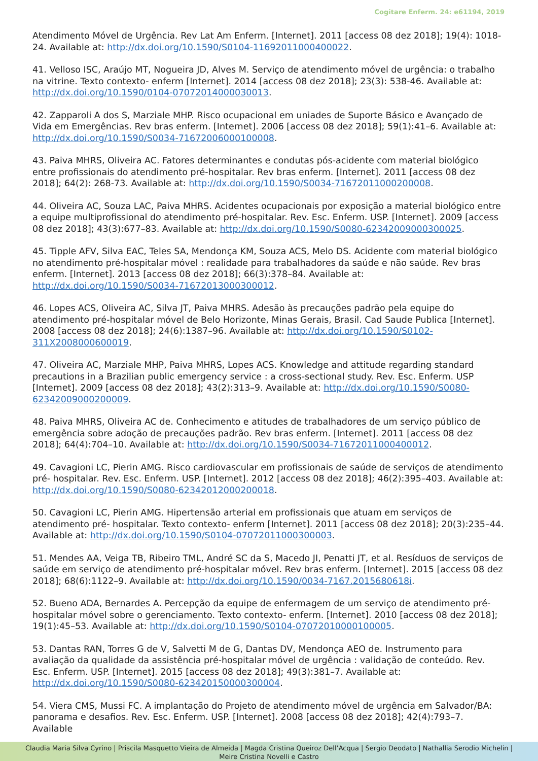Cogitare Enferm. 24: e61194, 2019
Atendimento Móvel de Urgência. Rev Lat Am Enferm. [Internet]. 2011 [access 08 dez 2018]; 19(4): 1018-24. Available at: http://dx.doi.org/10.1590/S0104-11692011000400022.
41. Velloso ISC, Araújo MT, Nogueira JD, Alves M. Serviço de atendimento móvel de urgência: o trabalho na vitrine. Texto contexto- enferm [Internet]. 2014 [access 08 dez 2018]; 23(3): 538-46. Available at: http://dx.doi.org/10.1590/0104-07072014000030013.
42. Zapparoli A dos S, Marziale MHP. Risco ocupacional em uniades de Suporte Básico e Avançado de Vida em Emergências. Rev bras enferm. [Internet]. 2006 [access 08 dez 2018]; 59(1):41–6. Available at: http://dx.doi.org/10.1590/S0034-71672006000100008.
43. Paiva MHRS, Oliveira AC. Fatores determinantes e condutas pós-acidente com material biológico entre profissionais do atendimento pré-hospitalar. Rev bras enferm. [Internet]. 2011 [access 08 dez 2018]; 64(2): 268-73. Available at: http://dx.doi.org/10.1590/S0034-71672011000200008.
44. Oliveira AC, Souza LAC, Paiva MHRS. Acidentes ocupacionais por exposição a material biológico entre a equipe multiprofissional do atendimento pré-hospitalar. Rev. Esc. Enferm. USP. [Internet]. 2009 [access 08 dez 2018]; 43(3):677–83. Available at: http://dx.doi.org/10.1590/S0080-62342009000300025.
45. Tipple AFV, Silva EAC, Teles SA, Mendonça KM, Souza ACS, Melo DS. Acidente com material biológico no atendimento pré-hospitalar móvel : realidade para trabalhadores da saúde e não saúde. Rev bras enferm. [Internet]. 2013 [access 08 dez 2018]; 66(3):378–84. Available at: http://dx.doi.org/10.1590/S0034-71672013000300012.
46. Lopes ACS, Oliveira AC, Silva JT, Paiva MHRS. Adesão às precauções padrão pela equipe do atendimento pré-hospitalar móvel de Belo Horizonte, Minas Gerais, Brasil. Cad Saude Publica [Internet]. 2008 [access 08 dez 2018]; 24(6):1387–96. Available at: http://dx.doi.org/10.1590/S0102-311X2008000600019.
47. Oliveira AC, Marziale MHP, Paiva MHRS, Lopes ACS. Knowledge and attitude regarding standard precautions in a Brazilian public emergency service : a cross-sectional study. Rev. Esc. Enferm. USP [Internet]. 2009 [access 08 dez 2018]; 43(2):313–9. Available at: http://dx.doi.org/10.1590/S0080-62342009000200009.
48. Paiva MHRS, Oliveira AC de. Conhecimento e atitudes de trabalhadores de um serviço público de emergência sobre adoção de precauções padrão. Rev bras enferm. [Internet]. 2011 [access 08 dez 2018]; 64(4):704–10. Available at: http://dx.doi.org/10.1590/S0034-71672011000400012.
49. Cavagioni LC, Pierin AMG. Risco cardiovascular em profissionais de saúde de serviços de atendimento pré- hospitalar. Rev. Esc. Enferm. USP. [Internet]. 2012 [access 08 dez 2018]; 46(2):395–403. Available at: http://dx.doi.org/10.1590/S0080-62342012000200018.
50. Cavagioni LC, Pierin AMG. Hipertensão arterial em profissionais que atuam em serviços de atendimento pré- hospitalar. Texto contexto- enferm [Internet]. 2011 [access 08 dez 2018]; 20(3):235–44. Available at: http://dx.doi.org/10.1590/S0104-07072011000300003.
51. Mendes AA, Veiga TB, Ribeiro TML, André SC da S, Macedo JI, Penatti JT, et al. Resíduos de serviços de saúde em serviço de atendimento pré-hospitalar móvel. Rev bras enferm. [Internet]. 2015 [access 08 dez 2018]; 68(6):1122–9. Available at: http://dx.doi.org/10.1590/0034-7167.2015680618i.
52. Bueno ADA, Bernardes A. Percepção da equipe de enfermagem de um serviço de atendimento pré-hospitalar móvel sobre o gerenciamento. Texto contexto- enferm. [Internet]. 2010 [access 08 dez 2018]; 19(1):45–53. Available at: http://dx.doi.org/10.1590/S0104-07072010000100005.
53. Dantas RAN, Torres G de V, Salvetti M de G, Dantas DV, Mendonça AEO de. Instrumento para avaliação da qualidade da assistência pré-hospitalar móvel de urgência : validação de conteúdo. Rev. Esc. Enferm. USP. [Internet]. 2015 [access 08 dez 2018]; 49(3):381–7. Available at: http://dx.doi.org/10.1590/S0080-623420150000300004.
54. Viera CMS, Mussi FC. A implantação do Projeto de atendimento móvel de urgência em Salvador/BA: panorama e desafios. Rev. Esc. Enferm. USP. [Internet]. 2008 [access 08 dez 2018]; 42(4):793–7. Available
Claudia Maria Silva Cyrino | Priscila Masquetto Vieira de Almeida | Magda Cristina Queiroz Dell’Acqua | Sergio Deodato | Nathallia Serodio Michelin |
Meire Cristina Novelli e Castro